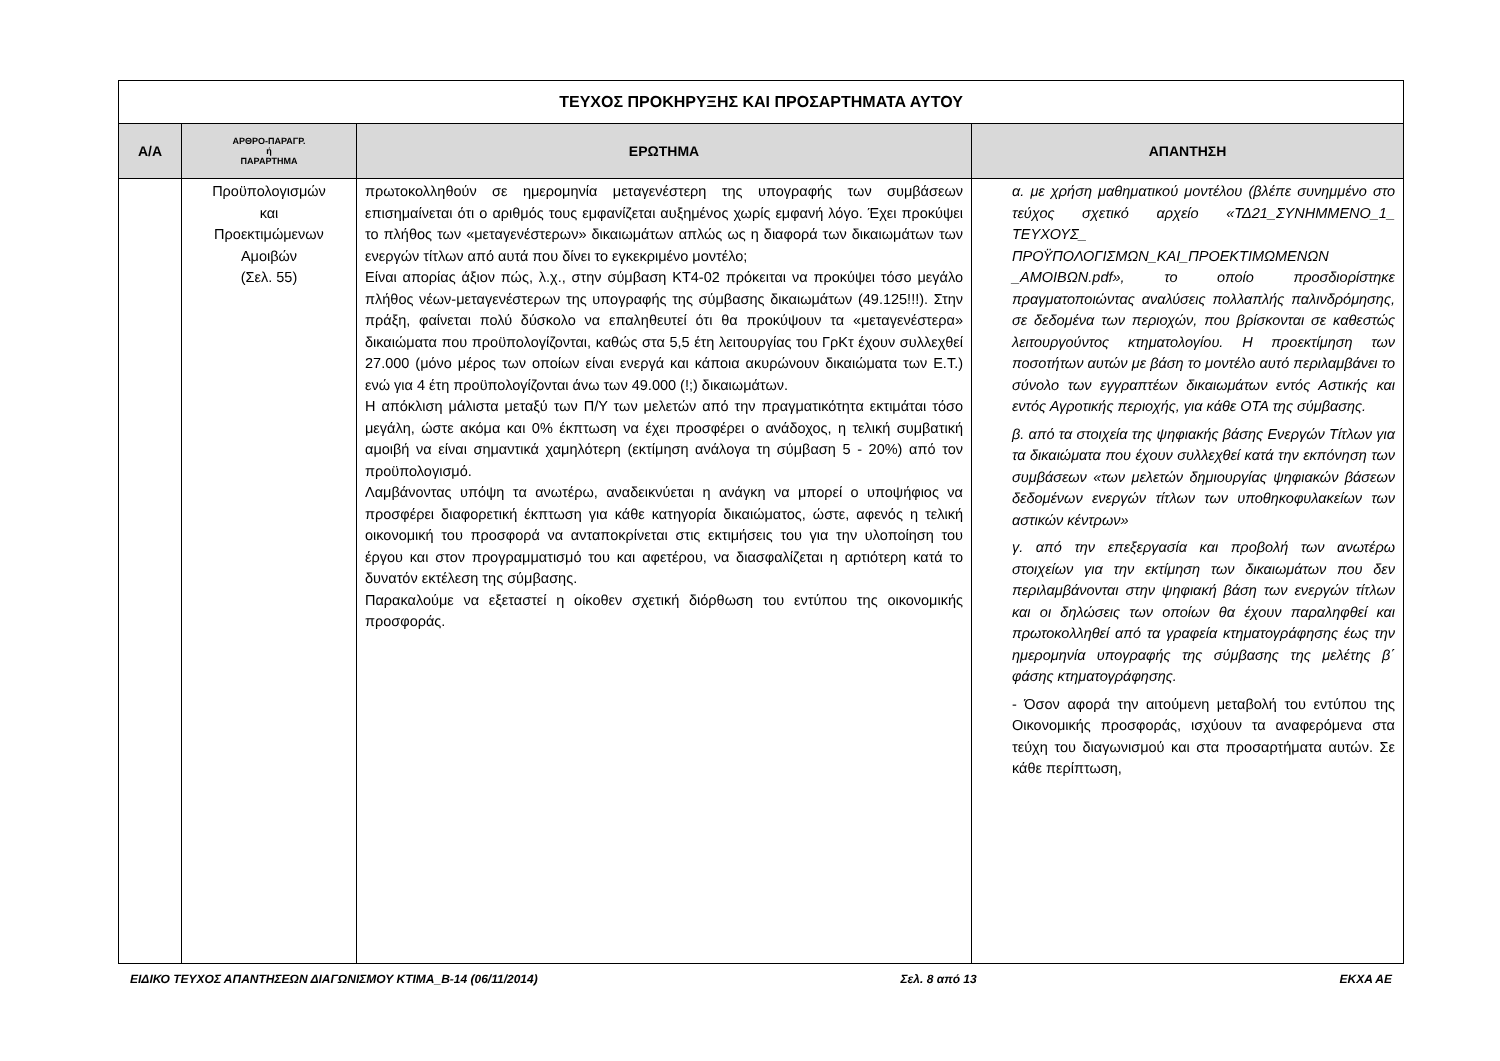| ΤΕΥΧΟΣ ΠΡΟΚΗΡΥΞΗΣ ΚΑΙ ΠΡΟΣΑΡΤΗΜΑΤΑ ΑΥΤΟΥ | | | |
| Α/Α | ΑΡΘΡΟ-ΠΑΡΑΓΡ. ή ΠΑΡΑΡΤΗΜΑ | ΕΡΩΤΗΜΑ | ΑΠΑΝΤΗΣΗ |
| | Προϋπολογισμών και Προεκτιμώμενων Αμοιβών (Σελ. 55) | πρωτοκολληθούν σε ημερομηνία μεταγενέστερη της υπογραφής των συμβάσεων επισημαίνεται ότι ο αριθμός τους εμφανίζεται αυξημένος χωρίς εμφανή λόγο. Έχει προκύψει το πλήθος των «μεταγενέστερων» δικαιωμάτων απλώς ως η διαφορά των δικαιωμάτων των ενεργών τίτλων από αυτά που δίνει το εγκεκριμένο μοντέλο; Είναι απορίας άξιον πώς, λ.χ., στην σύμβαση ΚΤ4-02 πρόκειται να προκύψει τόσο μεγάλο πλήθος νέων-μεταγενέστερων της υπογραφής της σύμβασης δικαιωμάτων (49.125!!!). Στην πράξη, φαίνεται πολύ δύσκολο να επαληθευτεί ότι θα προκύψουν τα «μεταγενέστερα» δικαιώματα που προϋπολογίζονται, καθώς στα 5,5 έτη λειτουργίας του ΓρΚτ έχουν συλλεχθεί 27.000 (μόνο μέρος των οποίων είναι ενεργά και κάποια ακυρώνουν δικαιώματα των Ε.Τ.) ενώ για 4 έτη προϋπολογίζονται άνω των 49.000 (!;) δικαιωμάτων. Η απόκλιση μάλιστα μεταξύ των Π/Υ των μελετών από την πραγματικότητα εκτιμάται τόσο μεγάλη, ώστε ακόμα και 0% έκπτωση να έχει προσφέρει ο ανάδοχος, η τελική συμβατική αμοιβή να είναι σημαντικά χαμηλότερη (εκτίμηση ανάλογα τη σύμβαση 5 - 20%) από τον προϋπολογισμό. Λαμβάνοντας υπόψη τα ανωτέρω, αναδεικνύεται η ανάγκη να μπορεί ο υποψήφιος να προσφέρει διαφορετική έκπτωση για κάθε κατηγορία δικαιώματος, ώστε, αφενός η τελική οικονομική του προσφορά να ανταποκρίνεται στις εκτιμήσεις του για την υλοποίηση του έργου και στον προγραμματισμό του και αφετέρου, να διασφαλίζεται η αρτιότερη κατά το δυνατόν εκτέλεση της σύμβασης. Παρακαλούμε να εξεταστεί η οίκοθεν σχετική διόρθωση του εντύπου της οικονομικής προσφοράς. | α. με χρήση μαθηματικού μοντέλου (βλέπε συνημμένο στο τεύχος σχετικό αρχείο «ΤΔ21_ΣΥΝΗΜΜΕΝΟ_1_ ΤΕΥΧΟΥΣ_ ΠΡΟΫΠΟΛΟΓΙΣΜΩΝ_ΚΑΙ_ΠΡΟΕΚΤΙΜΩΜΕΝΩΝ _ΑΜΟΙΒΩΝ.pdf», το οποίο προσδιορίστηκε πραγματοποιώντας αναλύσεις πολλαπλής παλινδρόμησης, σε δεδομένα των περιοχών, που βρίσκονται σε καθεστώς λειτουργούντος κτηματολογίου. Η προεκτίμηση των ποσοτήτων αυτών με βάση το μοντέλο αυτό περιλαμβάνει το σύνολο των εγγραπτέων δικαιωμάτων εντός Αστικής και εντός Αγροτικής περιοχής, για κάθε ΟΤΑ της σύμβασης. β. από τα στοιχεία της ψηφιακής βάσης Ενεργών Τίτλων για τα δικαιώματα που έχουν συλλεχθεί κατά την εκπόνηση των συμβάσεων «των μελετών δημιουργίας ψηφιακών βάσεων δεδομένων ενεργών τίτλων των υποθηκοφυλακείων των αστικών κέντρων» γ. από την επεξεργασία και προβολή των ανωτέρω στοιχείων για την εκτίμηση των δικαιωμάτων που δεν περιλαμβάνονται στην ψηφιακή βάση των ενεργών τίτλων και οι δηλώσεις των οποίων θα έχουν παραληφθεί και πρωτοκολληθεί από τα γραφεία κτηματογράφησης έως την ημερομηνία υπογραφής της σύμβασης της μελέτης β΄ φάσης κτηματογράφησης. - Όσον αφορά την αιτούμενη μεταβολή του εντύπου της Οικονομικής προσφοράς, ισχύουν τα αναφερόμενα στα τεύχη του διαγωνισμού και στα προσαρτήματα αυτών. Σε κάθε περίπτωση, |
ΕΙΔΙΚΟ ΤΕΥΧΟΣ ΑΠΑΝΤΗΣΕΩΝ ΔΙΑΓΩΝΙΣΜΟΥ ΚΤΙΜΑ_Β-14 (06/11/2014) Σελ. 8 από 13 ΕΚΧΑ ΑΕ